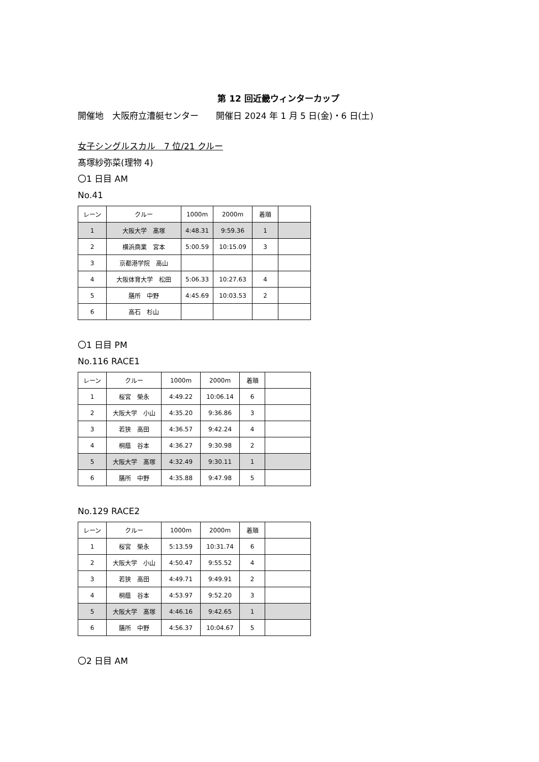第 12 回近畿ウィンターカップ
開催地　大阪府立漕艇センター　　開催日 2024 年 1 月 5 日(金)・6 日(土)
女子シングルスカル　7 位/21 クルー
髙塚紗弥菜(理物 4)
〇1 日目 AM
No.41
| レーン | クルー | 1000m | 2000m | 着順 | |
| 1 | 大阪大学 髙塚 | 4:48.31 | 9:59.36 | 1 | |
| 2 | 横浜商業 宮本 | 5:00.59 | 10:15.09 | 3 | |
| 3 | 京都港学院 高山 | | | | |
| 4 | 大阪体育大学 松田 | 5:06.33 | 10:27.63 | 4 | |
| 5 | 膳所 中野 | 4:45.69 | 10:03.53 | 2 | |
| 6 | 高石 杉山 | | | | |
〇1 日目 PM
No.116 RACE1
| レーン | クルー | 1000m | 2000m | 着順 | |
| 1 | 桜宮 榮永 | 4:49.22 | 10:06.14 | 6 | |
| 2 | 大阪大学 小山 | 4:35.20 | 9:36.86 | 3 | |
| 3 | 若狭 高田 | 4:36.57 | 9:42.24 | 4 | |
| 4 | 桐蔭 谷本 | 4:36.27 | 9:30.98 | 2 | |
| 5 | 大阪大学 髙塚 | 4:32.49 | 9:30.11 | 1 | |
| 6 | 膳所 中野 | 4:35.88 | 9:47.98 | 5 | |
No.129 RACE2
| レーン | クルー | 1000m | 2000m | 着順 | |
| 1 | 桜宮 榮永 | 5:13.59 | 10:31.74 | 6 | |
| 2 | 大阪大学 小山 | 4:50.47 | 9:55.52 | 4 | |
| 3 | 若狭 高田 | 4:49.71 | 9:49.91 | 2 | |
| 4 | 桐蔭 谷本 | 4:53.97 | 9:52.20 | 3 | |
| 5 | 大阪大学 髙塚 | 4:46.16 | 9:42.65 | 1 | |
| 6 | 膳所 中野 | 4:56.37 | 10:04.67 | 5 | |
〇2 日目 AM